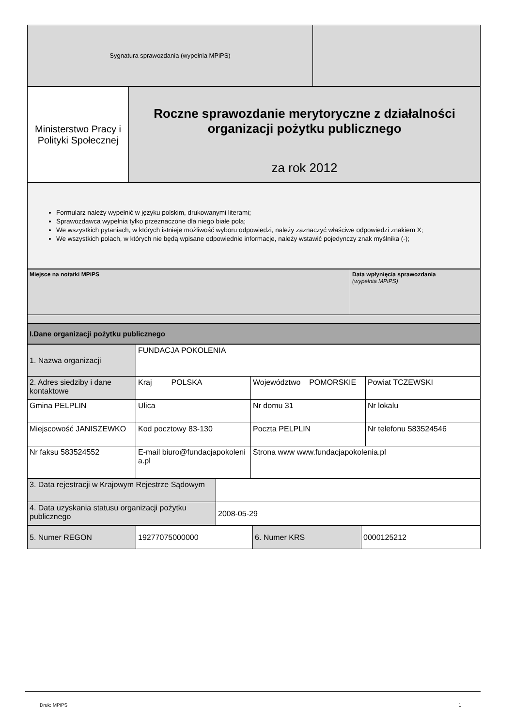| Sygnatura sprawozdania (wypełnia MPiPS) | |
| Ministerstwo Pracy i Polityki Społecznej | Roczne sprawozdanie merytoryczne z działalności organizacji pożytku publicznego za rok 2012 |
| Formularz należy wypełnić w języku polskim, drukowanymi literami; Sprawozdawca wypełnia tylko przeznaczone dla niego białe pola; We wszystkich pytaniach, w których istnieje możliwość wyboru odpowiedzi, należy zaznaczyć właściwe odpowiedzi znakiem X; We wszystkich polach, w których nie będą wpisane odpowiednie informacje, należy wstawić pojedynczy znak myślnika (-); | |
| Miejsce na notatki MPiPS | Data wpłynięcia sprawozdania (wypełnia MPiPS) |
| I.Dane organizacji pożytku publicznego | |
| 1. Nazwa organizacji | FUNDACJA POKOLENIA | | |
| 2. Adres siedziby i dane kontaktowe | Kraj POLSKA | Województwo POMORSKIE | Powiat TCZEWSKI |
| Gmina PELPLIN | Ulica | Nr domu 31 | Nr lokalu |
| Miejscowość JANISZEWKO | Kod pocztowy 83-130 | Poczta PELPLIN | Nr telefonu 583524546 |
| Nr faksu 583524552 | E-mail biuro@fundacjapokolenia.pl | Strona www www.fundacjapokolenia.pl | |
| 3. Data rejestracji w Krajowym Rejestrze Sądowym | |
| 4. Data uzyskania statusu organizacji pożytku publicznego | 2008-05-29 |
| 5. Numer REGON | 19277075000000 | 6. Numer KRS | 0000125212 |
Druk: MPiPS 1